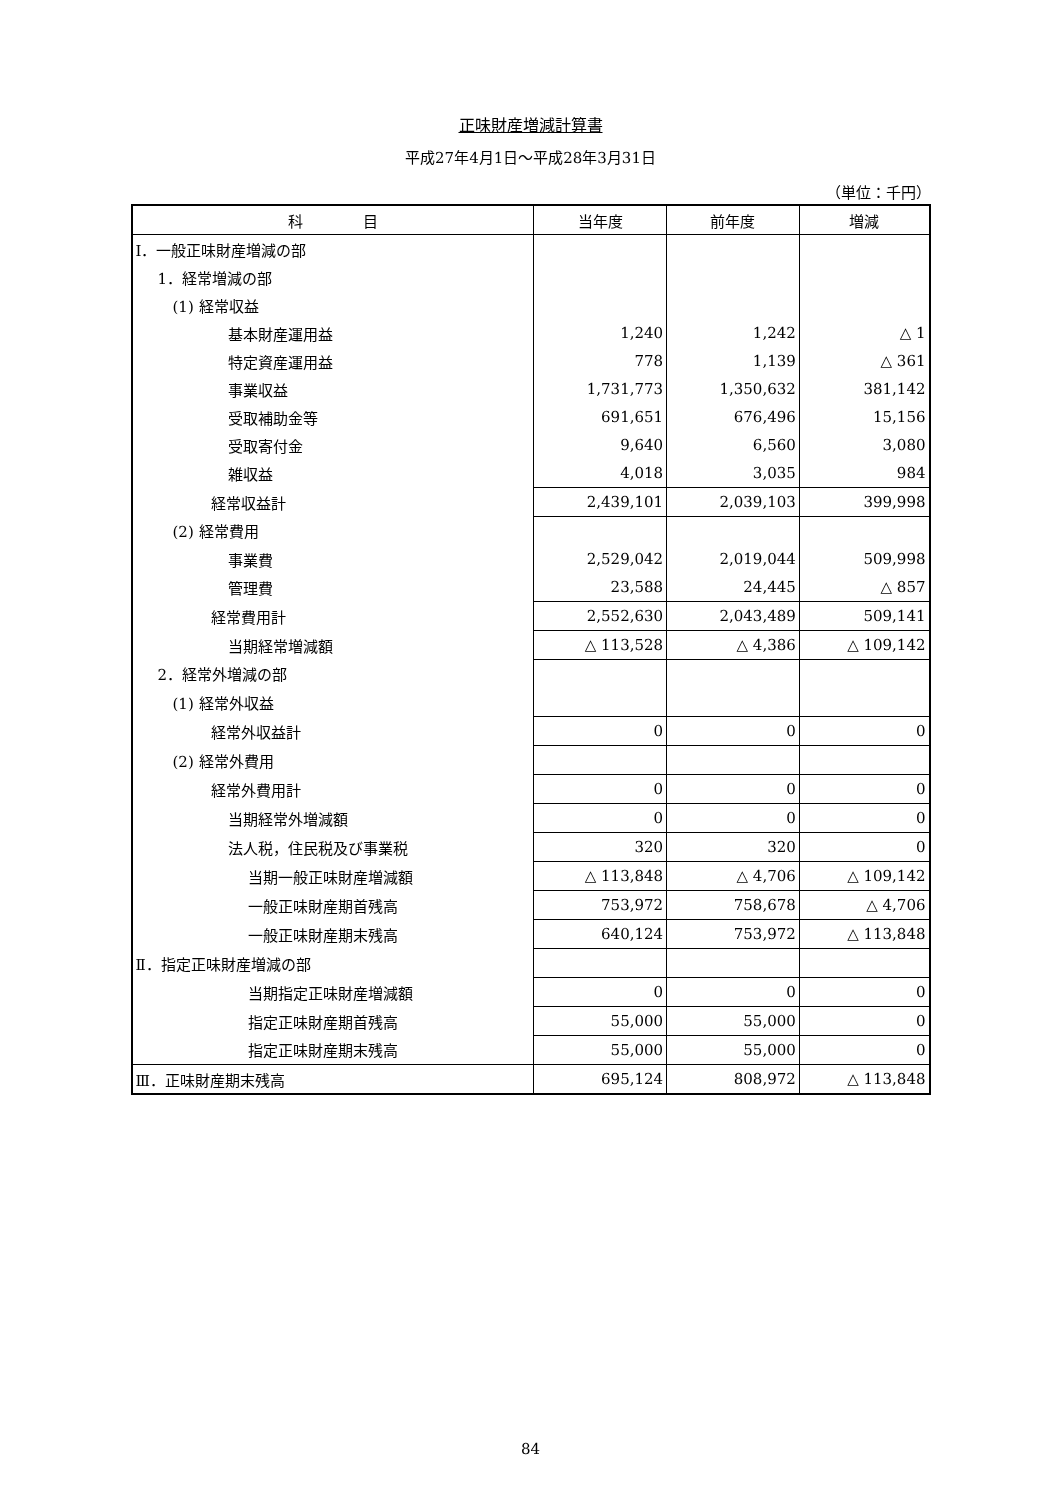正味財産増減計算書
平成27年4月1日～平成28年3月31日
（単位：千円）
| 科 目 | 当年度 | 前年度 | 増減 |
| --- | --- | --- | --- |
| Ⅰ．一般正味財産増減の部 | | | |
| 1．経常増減の部 | | | |
| (1) 経常収益 | | | |
| 基本財産運用益 | 1,240 | 1,242 | △ 1 |
| 特定資産運用益 | 778 | 1,139 | △ 361 |
| 事業収益 | 1,731,773 | 1,350,632 | 381,142 |
| 受取補助金等 | 691,651 | 676,496 | 15,156 |
| 受取寄付金 | 9,640 | 6,560 | 3,080 |
| 雑収益 | 4,018 | 3,035 | 984 |
| 経常収益計 | 2,439,101 | 2,039,103 | 399,998 |
| (2) 経常費用 | | | |
| 事業費 | 2,529,042 | 2,019,044 | 509,998 |
| 管理費 | 23,588 | 24,445 | △ 857 |
| 経常費用計 | 2,552,630 | 2,043,489 | 509,141 |
| 当期経常増減額 | △ 113,528 | △ 4,386 | △ 109,142 |
| 2．経常外増減の部 | | | |
| (1) 経常外収益 | | | |
| 経常外収益計 | 0 | 0 | 0 |
| (2) 経常外費用 | | | |
| 経常外費用計 | 0 | 0 | 0 |
| 当期経常外増減額 | 0 | 0 | 0 |
| 法人税，住民税及び事業税 | 320 | 320 | 0 |
| 当期一般正味財産増減額 | △ 113,848 | △ 4,706 | △ 109,142 |
| 一般正味財産期首残高 | 753,972 | 758,678 | △ 4,706 |
| 一般正味財産期末残高 | 640,124 | 753,972 | △ 113,848 |
| Ⅱ．指定正味財産増減の部 | | | |
| 当期指定正味財産増減額 | 0 | 0 | 0 |
| 指定正味財産期首残高 | 55,000 | 55,000 | 0 |
| 指定正味財産期末残高 | 55,000 | 55,000 | 0 |
| Ⅲ．正味財産期末残高 | 695,124 | 808,972 | △ 113,848 |
84